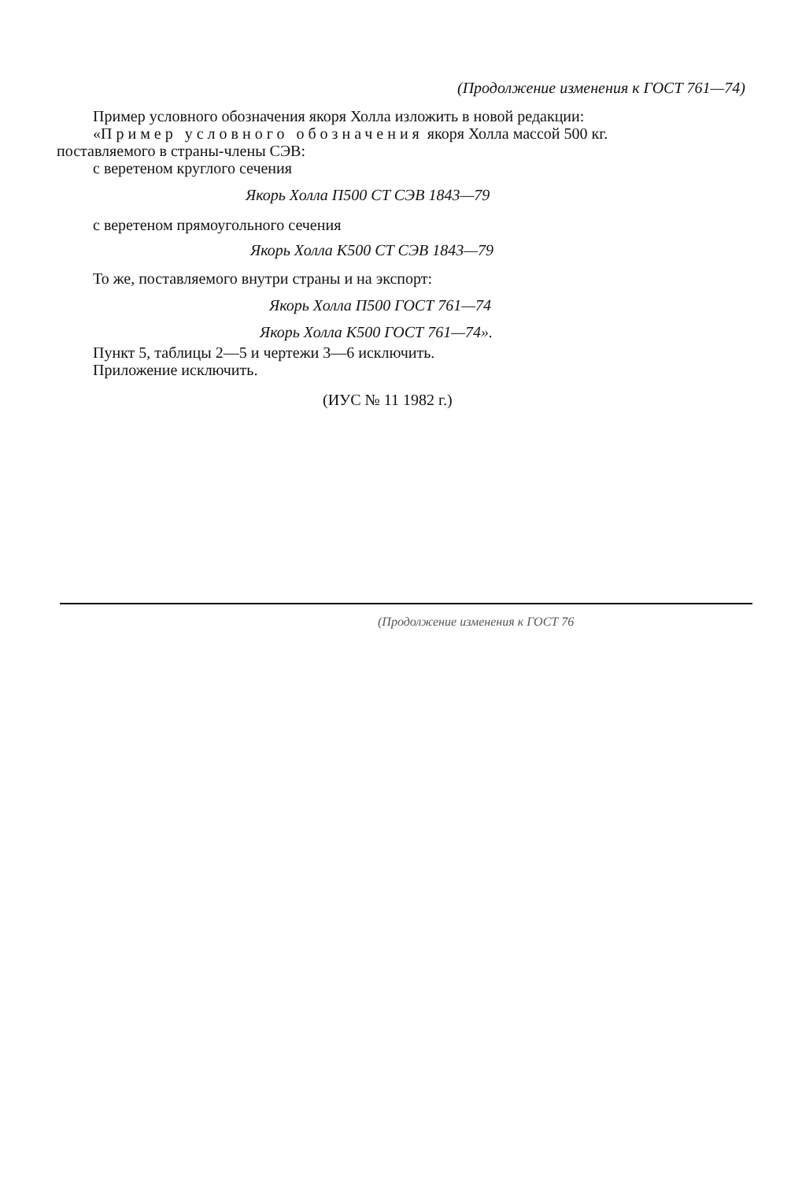(Продолжение изменения к ГОСТ 761—74)
Пример условного обозначения якоря Холла изложить в новой редакции:
«Пример условного обозначения якоря Холла массой 500 кг.
поставляемого в страны-члены СЭВ:
с веретеном круглого сечения
Якорь Холла П500 СТ СЭВ 1843—79
с веретеном прямоугольного сечения
Якорь Холла К500 СТ СЭВ 1843—79
То же, поставляемого внутри страны и на экспорт:
Якорь Холла П500 ГОСТ 761—74
Якорь Холла К500 ГОСТ 761—74».
Пункт 5, таблицы 2—5 и чертежи 3—6 исключить.
Приложение исключить.
(ИУС № 11 1982 г.)
(Продолжение изменения к ГОСТ 76